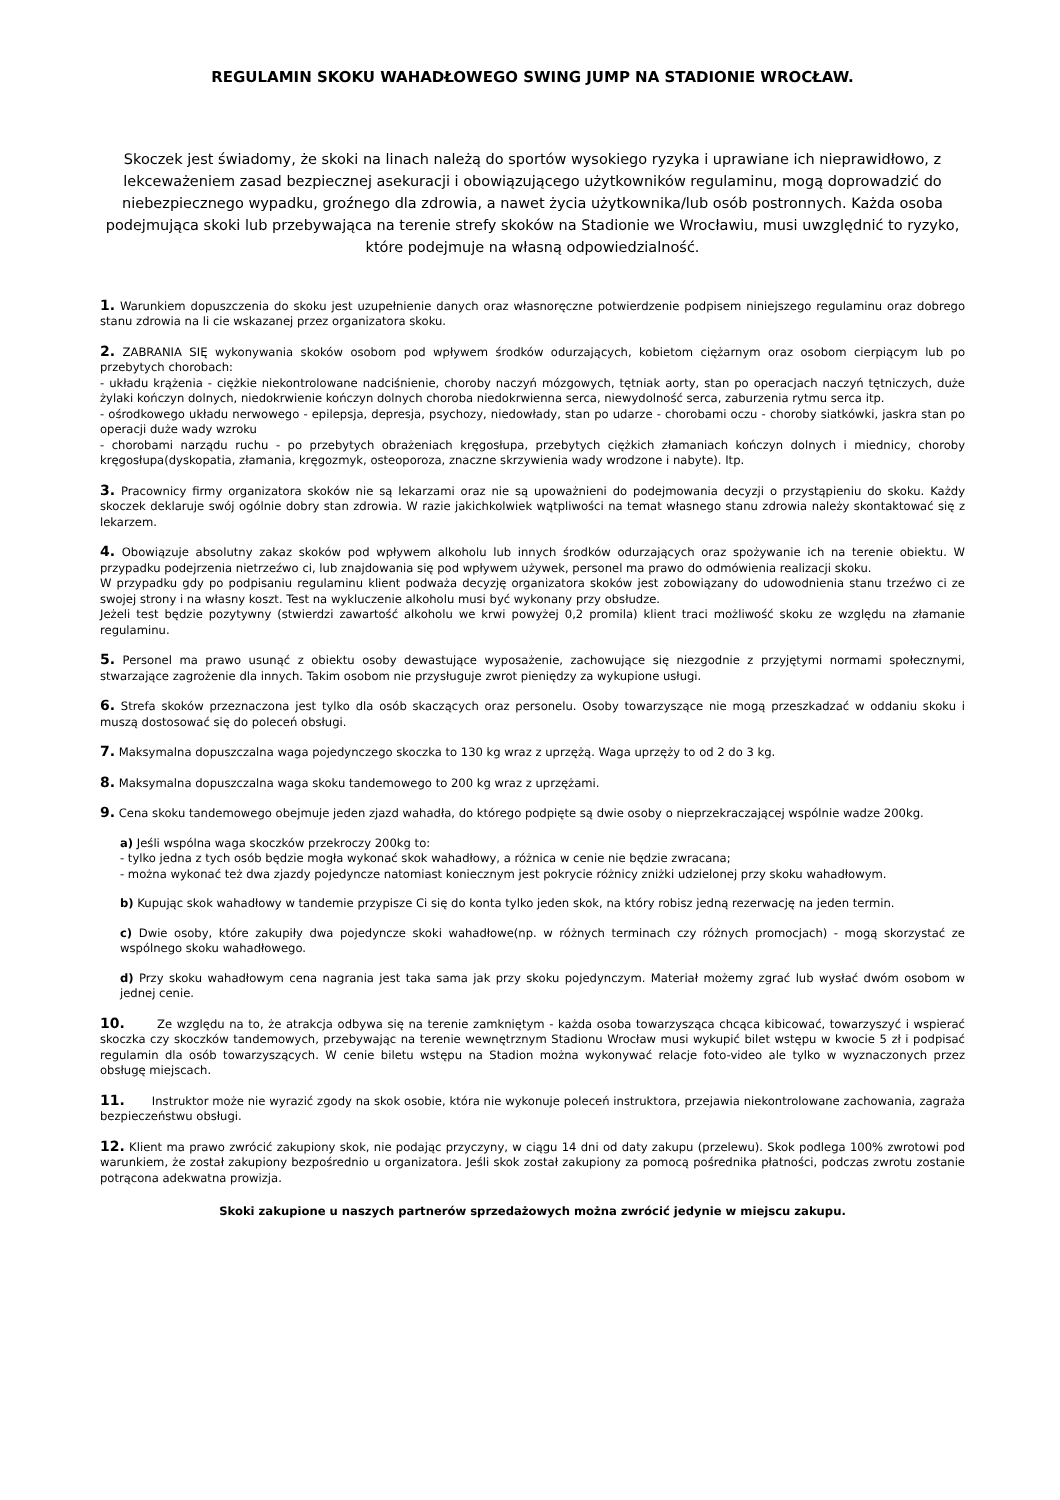REGULAMIN SKOKU WAHADŁOWEGO SWING JUMP NA STADIONIE WROCŁAW.
Skoczek jest świadomy, że skoki na linach należą do sportów wysokiego ryzyka i uprawiane ich nieprawidłowo, z lekceważeniem zasad bezpiecznej asekuracji i obowiązującego użytkowników regulaminu, mogą doprowadzić do niebezpiecznego wypadku, groźnego dla zdrowia, a nawet życia użytkownika/lub osób postronnych. Każda osoba podejmująca skoki lub przebywająca na terenie strefy skoków na Stadionie we Wrocławiu, musi uwzględnić to ryzyko, które podejmuje na własną odpowiedzialność.
1. Warunkiem dopuszczenia do skoku jest uzupełnienie danych oraz własnoręczne potwierdzenie podpisem niniejszego regulaminu oraz dobrego stanu zdrowia na li cie wskazanej przez organizatora skoku.
2. ZABRANIA SIĘ wykonywania skoków osobom pod wpływem środków odurzających, kobietom ciężarnym oraz osobom cierpiącym lub po przebytych chorobach:
- układu krążenia - ciężkie niekontrolowane nadciśnienie, choroby naczyń mózgowych, tętniak aorty, stan po operacjach naczyń tętniczych, duże żylaki kończyn dolnych, niedokrwienie kończyn dolnych choroba niedokrwienna serca, niewydolność serca, zaburzenia rytmu serca itp.
- ośrodkowego układu nerwowego - epilepsja, depresja, psychozy, niedowłady, stan po udarze - chorobami oczu - choroby siatkówki, jaskra stan po operacji duże wady wzroku
- chorobami narządu ruchu - po przebytych obrażeniach kręgosłupa, przebytych ciężkich złamaniach kończyn dolnych i miednicy, choroby kręgosłupa(dyskopatia, złamania, kręgozmyk, osteoporoza, znaczne skrzywienia wady wrodzone i nabyte). Itp.
3. Pracownicy firmy organizatora skoków nie są lekarzami oraz nie są upoważnieni do podejmowania decyzji o przystąpieniu do skoku. Każdy skoczek deklaruje swój ogólnie dobry stan zdrowia. W razie jakichkolwiek wątpliwości na temat własnego stanu zdrowia należy skontaktować się z lekarzem.
4. Obowiązuje absolutny zakaz skoków pod wpływem alkoholu lub innych środków odurzających oraz spożywanie ich na terenie obiektu. W przypadku podejrzenia nietrzeźwo ci, lub znajdowania się pod wpływem używek, personel ma prawo do odmówienia realizacji skoku.
W przypadku gdy po podpisaniu regulaminu klient podważa decyzję organizatora skoków jest zobowiązany do udowodnienia stanu trzeźwo ci ze swojej strony i na własny koszt. Test na wykluczenie alkoholu musi być wykonany przy obsłudze.
Jeżeli test będzie pozytywny (stwierdzi zawartość alkoholu we krwi powyżej 0,2 promila) klient traci możliwość skoku ze względu na złamanie regulaminu.
5. Personel ma prawo usunąć z obiektu osoby dewastujące wyposażenie, zachowujące się niezgodnie z przyjętymi normami społecznymi, stwarzające zagrożenie dla innych. Takim osobom nie przysługuje zwrot pieniędzy za wykupione usługi.
6. Strefa skoków przeznaczona jest tylko dla osób skaczących oraz personelu. Osoby towarzyszące nie mogą przeszkadzać w oddaniu skoku i muszą dostosować się do poleceń obsługi.
7. Maksymalna dopuszczalna waga pojedynczego skoczka to 130 kg wraz z uprzężą. Waga uprzęży to od 2 do 3 kg.
8. Maksymalna dopuszczalna waga skoku tandemowego to 200 kg wraz z uprzężami.
9. Cena skoku tandemowego obejmuje jeden zjazd wahadła, do którego podpięte są dwie osoby o nieprzekraczającej wspólnie wadze 200kg.
a) Jeśli wspólna waga skoczków przekroczy 200kg to:
- tylko jedna z tych osób będzie mogła wykonać skok wahadłowy, a różnica w cenie nie będzie zwracana;
- można wykonać też dwa zjazdy pojedyncze natomiast koniecznym jest pokrycie różnicy zniżki udzielonej przy skoku wahadłowym.
b) Kupując skok wahadłowy w tandemie przypisze Ci się do konta tylko jeden skok, na który robisz jedną rezerwację na jeden termin.
c) Dwie osoby, które zakupiły dwa pojedyncze skoki wahadłowe(np. w różnych terminach czy różnych promocjach) - mogą skorzystać ze wspólnego skoku wahadłowego.
d) Przy skoku wahadłowym cena nagrania jest taka sama jak przy skoku pojedynczym. Materiał możemy zgrać lub wysłać dwóm osobom w jednej cenie.
10. Ze względu na to, że atrakcja odbywa się na terenie zamkniętym - każda osoba towarzysząca chcąca kibicować, towarzyszyć i wspierać skoczka czy skoczków tandemowych, przebywając na terenie wewnętrznym Stadionu Wrocław musi wykupić bilet wstępu w kwocie 5 zł i podpisać regulamin dla osób towarzyszących. W cenie biletu wstępu na Stadion można wykonywać relacje foto-video ale tylko w wyznaczonych przez obsługę miejscach.
11. Instruktor może nie wyrazić zgody na skok osobie, która nie wykonuje poleceń instruktora, przejawia niekontrolowane zachowania, zagraża bezpieczeństwu obsługi.
12. Klient ma prawo zwrócić zakupiony skok, nie podając przyczyny, w ciągu 14 dni od daty zakupu (przelewu). Skok podlega 100% zwrotowi pod warunkiem, że został zakupiony bezpośrednio u organizatora. Jeśli skok został zakupiony za pomocą pośrednika płatności, podczas zwrotu zostanie potrącona adekwatna prowizja.
Skoki zakupione u naszych partnerów sprzedażowych można zwrócić jedynie w miejscu zakupu.